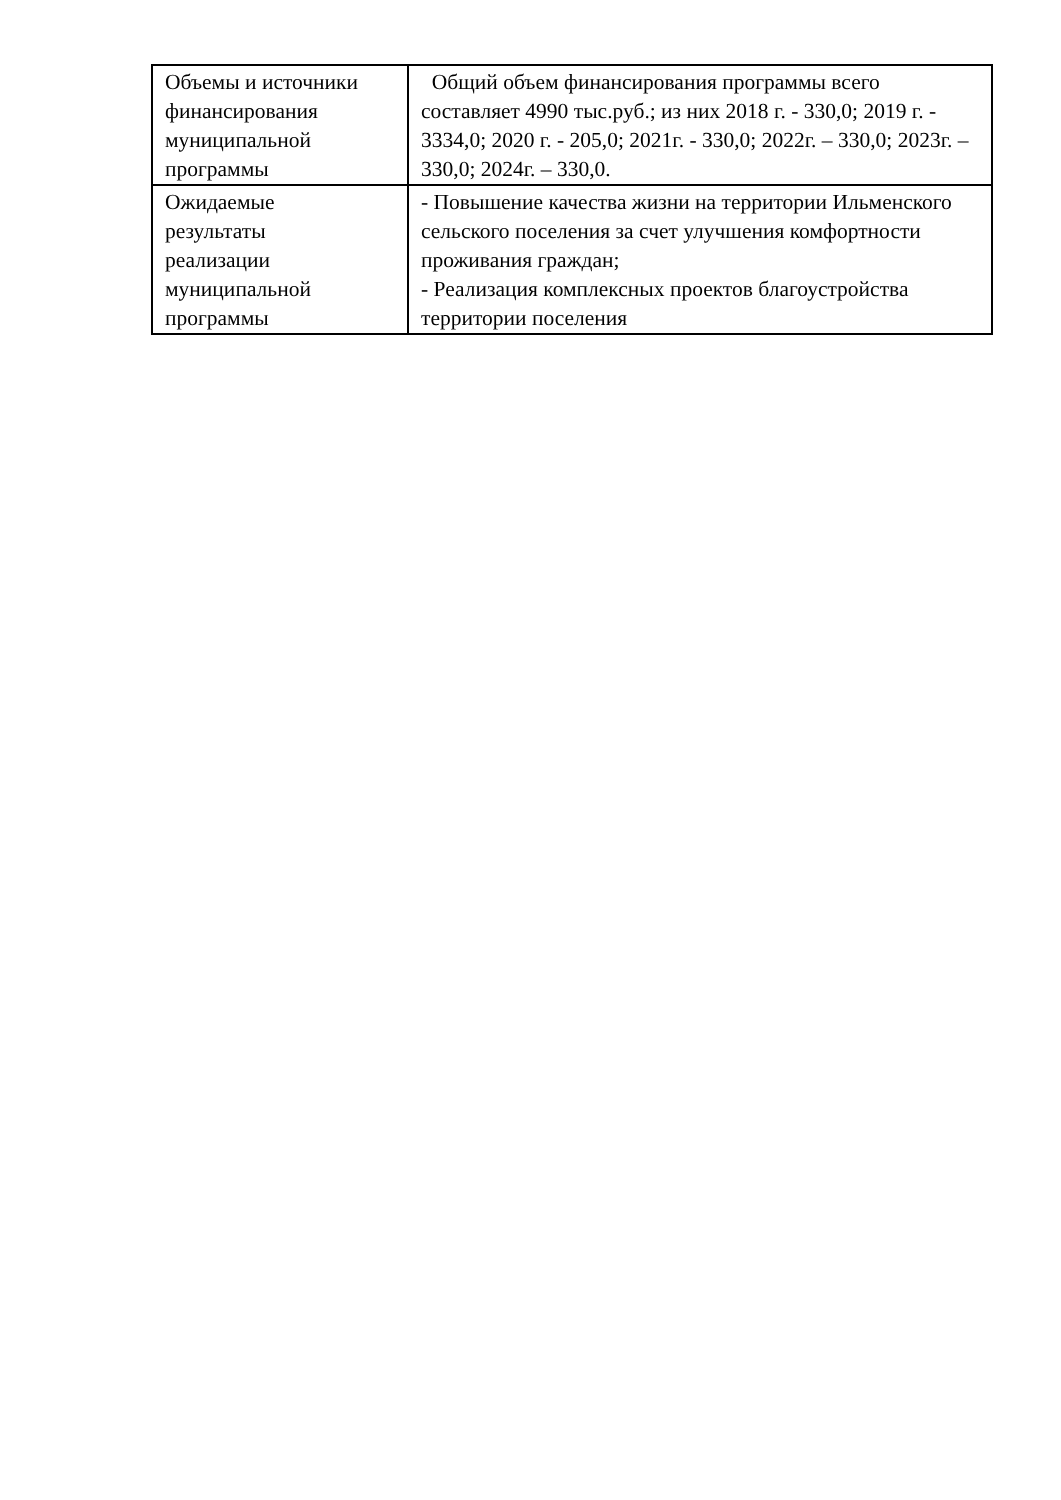| Объемы и источники финансирования муниципальной программы | Общий объем финансирования программы всего составляет 4990 тыс.руб.; из них 2018 г. - 330,0; 2019 г. - 3334,0; 2020 г. - 205,0; 2021г. - 330,0; 2022г. – 330,0; 2023г. – 330,0; 2024г. – 330,0. |
| Ожидаемые результаты реализации муниципальной программы | - Повышение качества жизни на территории Ильменского сельского поселения за счет улучшения комфортности проживания граждан; - Реализация комплексных проектов благоустройства территории поселения |